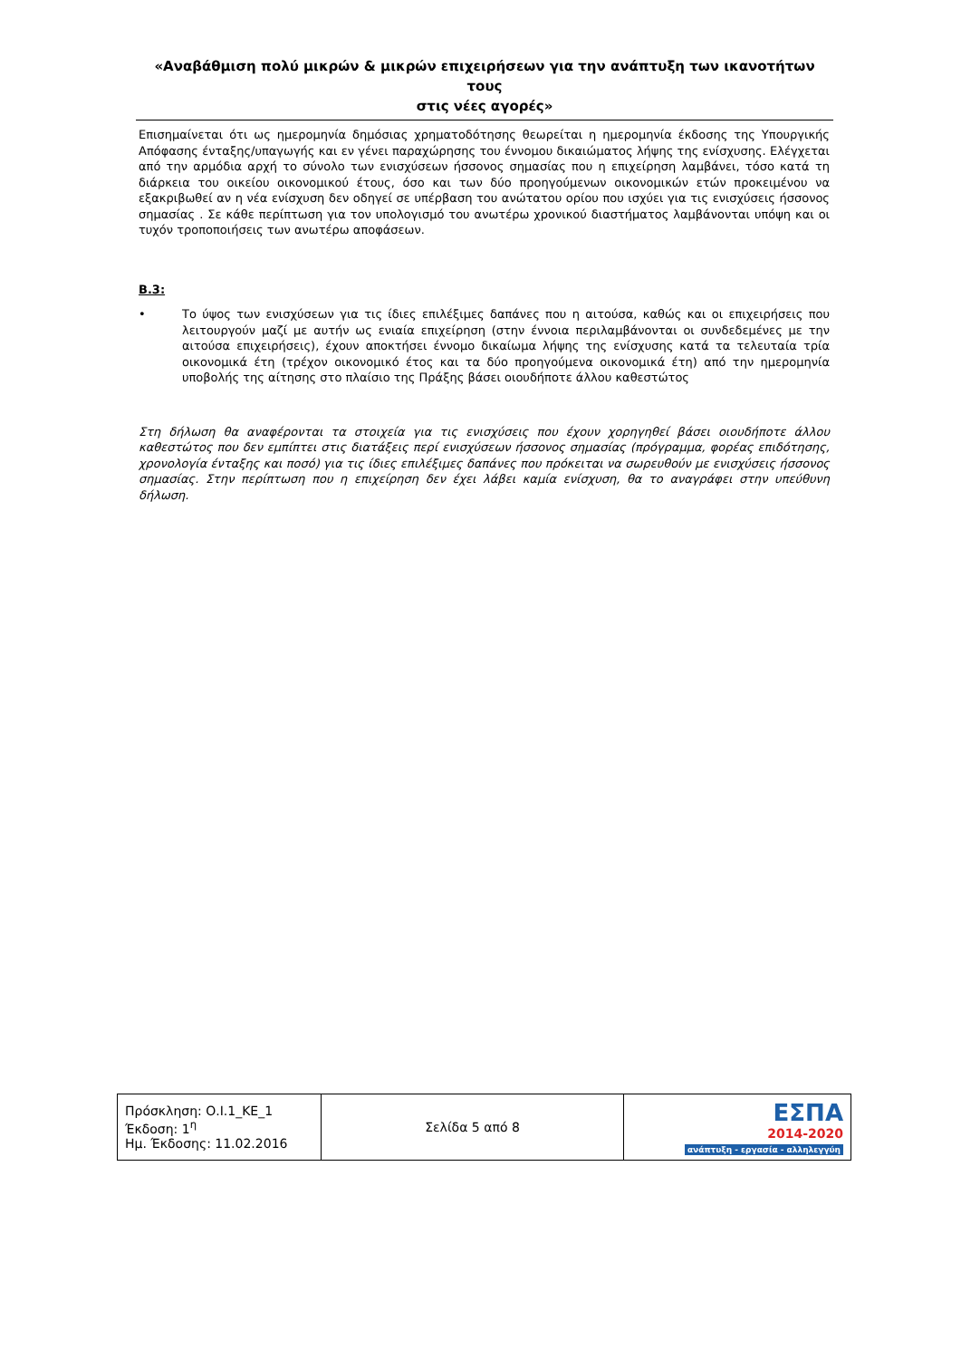«Αναβάθμιση πολύ μικρών & μικρών επιχειρήσεων για την ανάπτυξη των ικανοτήτων τους
στις νέες αγορές»
Επισημαίνεται ότι ως ημερομηνία δημόσιας χρηματοδότησης θεωρείται η ημερομηνία έκδοσης της Υπουργικής Απόφασης ένταξης/υπαγωγής και εν γένει παραχώρησης του έννομου δικαιώματος λήψης της ενίσχυσης. Ελέγχεται από την αρμόδια αρχή το σύνολο των ενισχύσεων ήσσονος σημασίας που η επιχείρηση λαμβάνει, τόσο κατά τη διάρκεια του οικείου οικονομικού έτους, όσο και των δύο προηγούμενων οικονομικών ετών προκειμένου να εξακριβωθεί αν η νέα ενίσχυση δεν οδηγεί σε υπέρβαση του ανώτατου ορίου που ισχύει για τις ενισχύσεις ήσσονος σημασίας . Σε κάθε περίπτωση για τον υπολογισμό του ανωτέρω χρονικού διαστήματος λαμβάνονται υπόψη και οι τυχόν τροποποιήσεις των ανωτέρω αποφάσεων.
Β.3:
• Το ύψος των ενισχύσεων για τις ίδιες επιλέξιμες δαπάνες που η αιτούσα, καθώς και οι επιχειρήσεις που λειτουργούν μαζί με αυτήν ως ενιαία επιχείρηση (στην έννοια περιλαμβάνονται οι συνδεδεμένες με την αιτούσα επιχειρήσεις), έχουν αποκτήσει έννομο δικαίωμα λήψης της ενίσχυσης κατά τα τελευταία τρία οικονομικά έτη (τρέχον οικονομικό έτος και τα δύο προηγούμενα οικονομικά έτη) από την ημερομηνία υποβολής της αίτησης στο πλαίσιο της Πράξης βάσει οιουδήποτε άλλου καθεστώτος
Στη δήλωση θα αναφέρονται τα στοιχεία για τις ενισχύσεις που έχουν χορηγηθεί βάσει οιουδήποτε άλλου καθεστώτος που δεν εμπίπτει στις διατάξεις περί ενισχύσεων ήσσονος σημασίας (πρόγραμμα, φορέας επιδότησης, χρονολογία ένταξης και ποσό) για τις ίδιες επιλέξιμες δαπάνες που πρόκειται να σωρευθούν με ενισχύσεις ήσσονος σημασίας. Στην περίπτωση που η επιχείρηση δεν έχει λάβει καμία ενίσχυση, θα το αναγράφει στην υπεύθυνη δήλωση.
| Πρόσκληση: Ο.Ι.1_ΚΕ_1 Έκδοση: 1<sup>η</sup> Ημ. Έκδοσης: 11.02.2016 | Σελίδα 5 από 8 | ΕΣΠΑ 2014-2020 ανάπτυξη - εργασία - αλληλεγγύη |